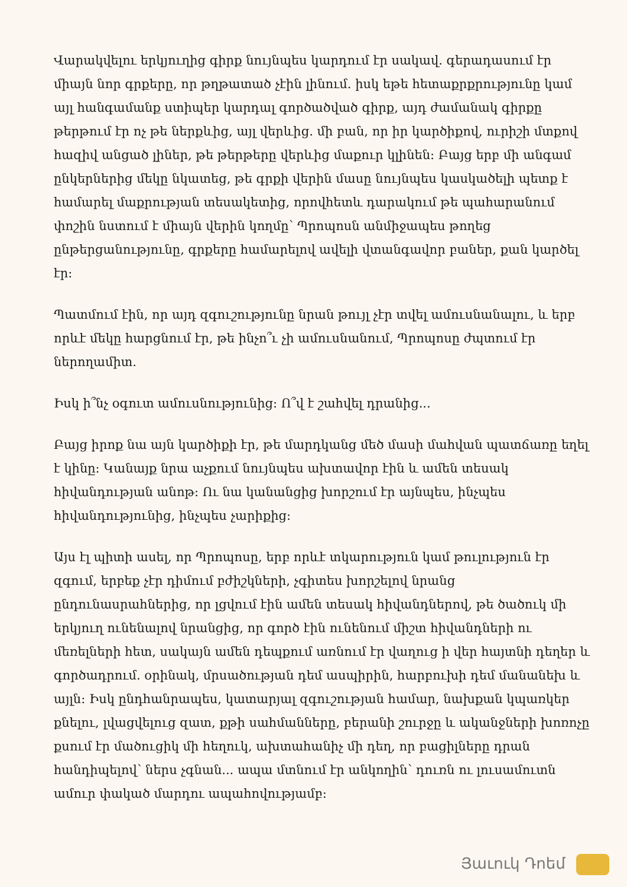Վարակվելու երկյուղից գիրք նույնպես կարդում էր սակավ. գերադասում էր միայն նոր գրքերը, որ թղթատած չէին լինում. իսկ եթե հետաքրքրությունը կամ այլ հանգամանք ստիպեր կարդալ գործածված գիրք, այդ ժամանակ գիրքը թերթում էր ոչ թե ներքևից, այլ վերևից. մի բան, որ իր կարծիքով, ուրիշի մտքով հազիվ անցած լիներ, թե թերթերը վերևից մաքուր կլինեն: Բայց երբ մի անգամ ընկերներից մեկը նկատեց, թե գրքի վերին մասը նույնպես կասկածելի պետք է համարել մաքրության տեսակետից, որովհետև դարակում թե պահարանում փոշին նստում է միայն վերին կողմը՝ Պրոպոսն անմիջապես թողեց ընթերցանությունը, գրքերը համարելով ավելի վտանգավոր բաներ, քան կարծել էր:
Պատմում էին, որ այդ զգուշությունը նրան թույլ չէր տվել ամուսնանալու, և երբ որևէ մեկը հարցնում էր, թե ինչո՞ւ չի ամուսնանում, Պրոպոսը ժպտում էր ներողամիտ.
Իսկ ի՞նչ օգուտ ամուսնությունից: Ո՞վ է շահվել դրանից...
Բայց իրոք նա այն կարծիքի էր, թե մարդկանց մեծ մասի մահվան պատճառը եղել է կինը: Կանայք նրա աչքում նույնպես ախտավոր էին և ամեն տեսակ հիվանդության անոթ: Ու նա կանանցից խորշում էր այնպես, ինչպես հիվանդությունից, ինչպես չարիքից:
Այս էլ պիտի ասել, որ Պրոպոսը, երբ որևէ տկարություն կամ թուլություն էր զգում, երբեք չէր դիմում բժիշկների, չգիտես խորշելով նրանց ընդունասրահներից, որ լցվում էին ամեն տեսակ հիվանդներով, թե ծածուկ մի երկյուղ ունենալով նրանցից, որ գործ էին ունենում միշտ հիվանդների ու մեռելների հետ, սակայն ամեն դեպքում առնում էր վաղուց ի վեր հայտնի դեղեր և գործադրում. օրինակ, մրսածության դեմ ասպիրին, հարբուխի դեմ մանանեխ և այլն: Իսկ ընդհանրապես, կատարյալ զգուշության համար, նախքան կպառկեր քնելու, լվացվելուց զատ, քթի սահմանները, բերանի շուրջը և ականջների խոռոչը քսում էր մածուցիկ մի հեղուկ, ախտահանիչ մի դեղ, որ բացիլները դրան հանդիպելով՝ ներս չգնան... ապա մտնում էր անկողին՝ դուռն ու լուսամուտն ամուր փակած մարդու ապահովությամբ:
Յաւուկ Դոեմ